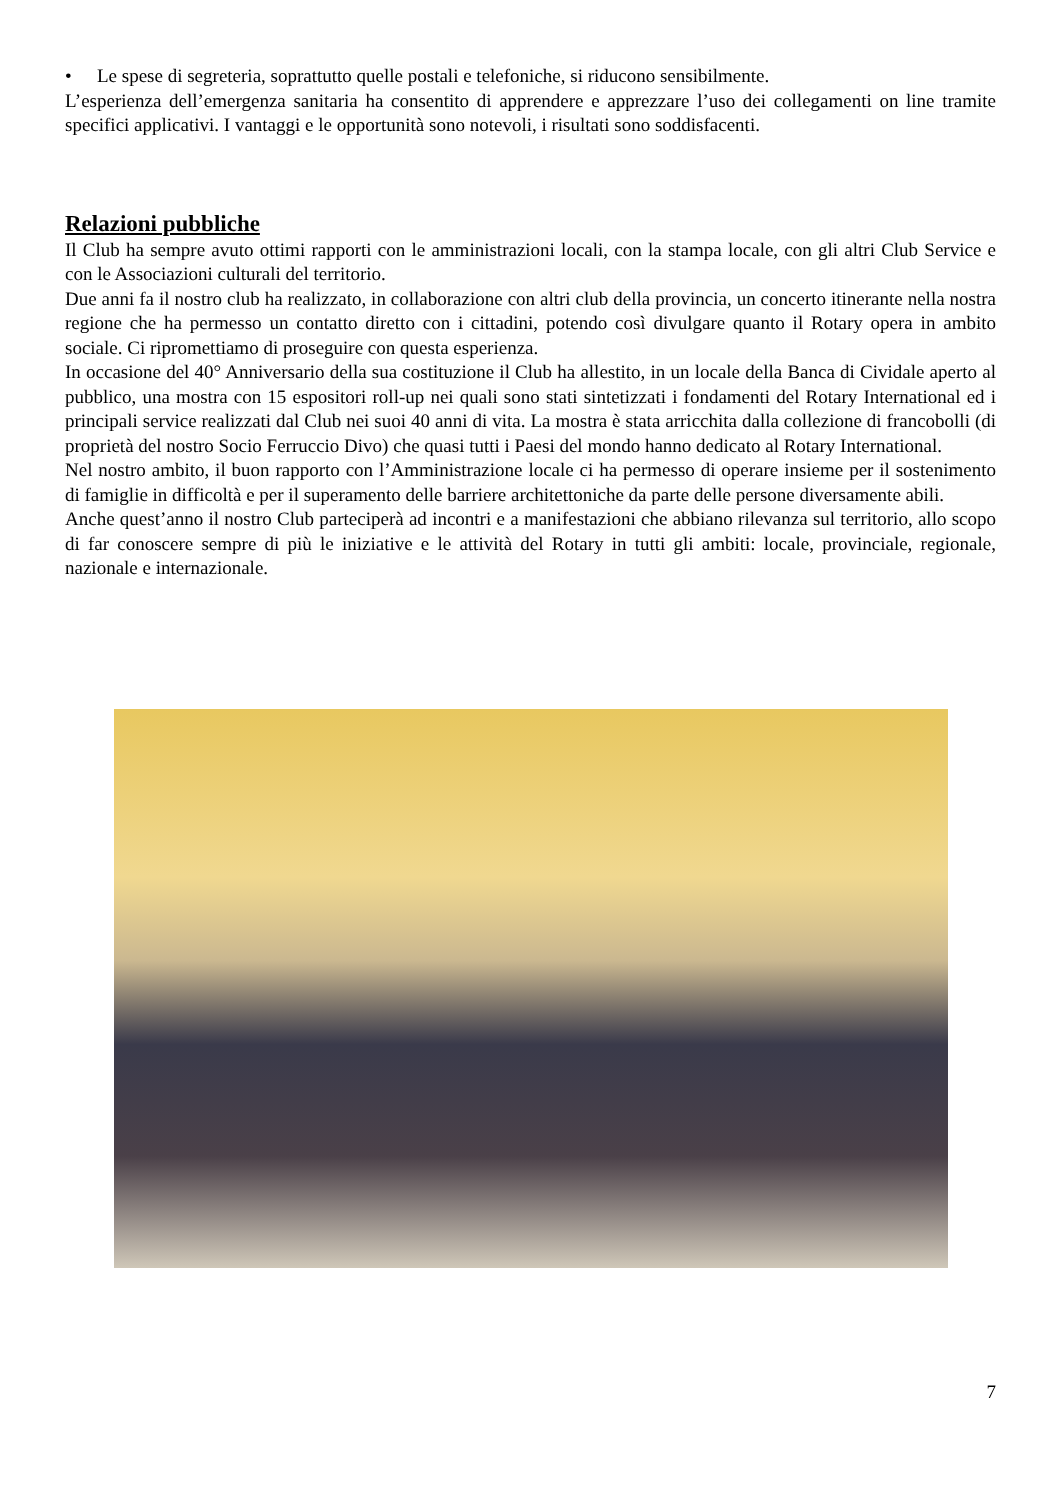• Le spese di segreteria, soprattutto quelle postali e telefoniche, si riducono sensibilmente.
L’esperienza dell’emergenza sanitaria ha consentito di apprendere e apprezzare l’uso dei collegamenti on line tramite specifici applicativi. I vantaggi e le opportunità sono notevoli, i risultati sono soddisfacenti.
Relazioni pubbliche
Il Club ha sempre avuto ottimi rapporti con le amministrazioni locali, con la stampa locale, con gli altri Club Service e con le Associazioni culturali del territorio.
Due anni fa il nostro club ha realizzato, in collaborazione con altri club della provincia, un concerto itinerante nella nostra regione che ha permesso un contatto diretto con i cittadini, potendo così divulgare quanto il Rotary opera in ambito sociale. Ci ripromettiamo di proseguire con questa esperienza.
In occasione del 40° Anniversario della sua costituzione il Club ha allestito, in un locale della Banca di Cividale aperto al pubblico, una mostra con 15 espositori roll-up nei quali sono stati sintetizzati i fondamenti del Rotary International ed i principali service realizzati dal Club nei suoi 40 anni di vita. La mostra è stata arricchita dalla collezione di francobolli (di proprietà del nostro Socio Ferruccio Divo) che quasi tutti i Paesi del mondo hanno dedicato al Rotary International.
Nel nostro ambito, il buon rapporto con l’Amministrazione locale ci ha permesso di operare insieme per il sostenimento di famiglie in difficoltà e per il superamento delle barriere architettoniche da parte delle persone diversamente abili.
Anche quest’anno il nostro Club parteciperà ad incontri e a manifestazioni che abbiano rilevanza sul territorio, allo scopo di far conoscere sempre di più le iniziative e le attività del Rotary in tutti gli ambiti: locale, provinciale, regionale, nazionale e internazionale.
7